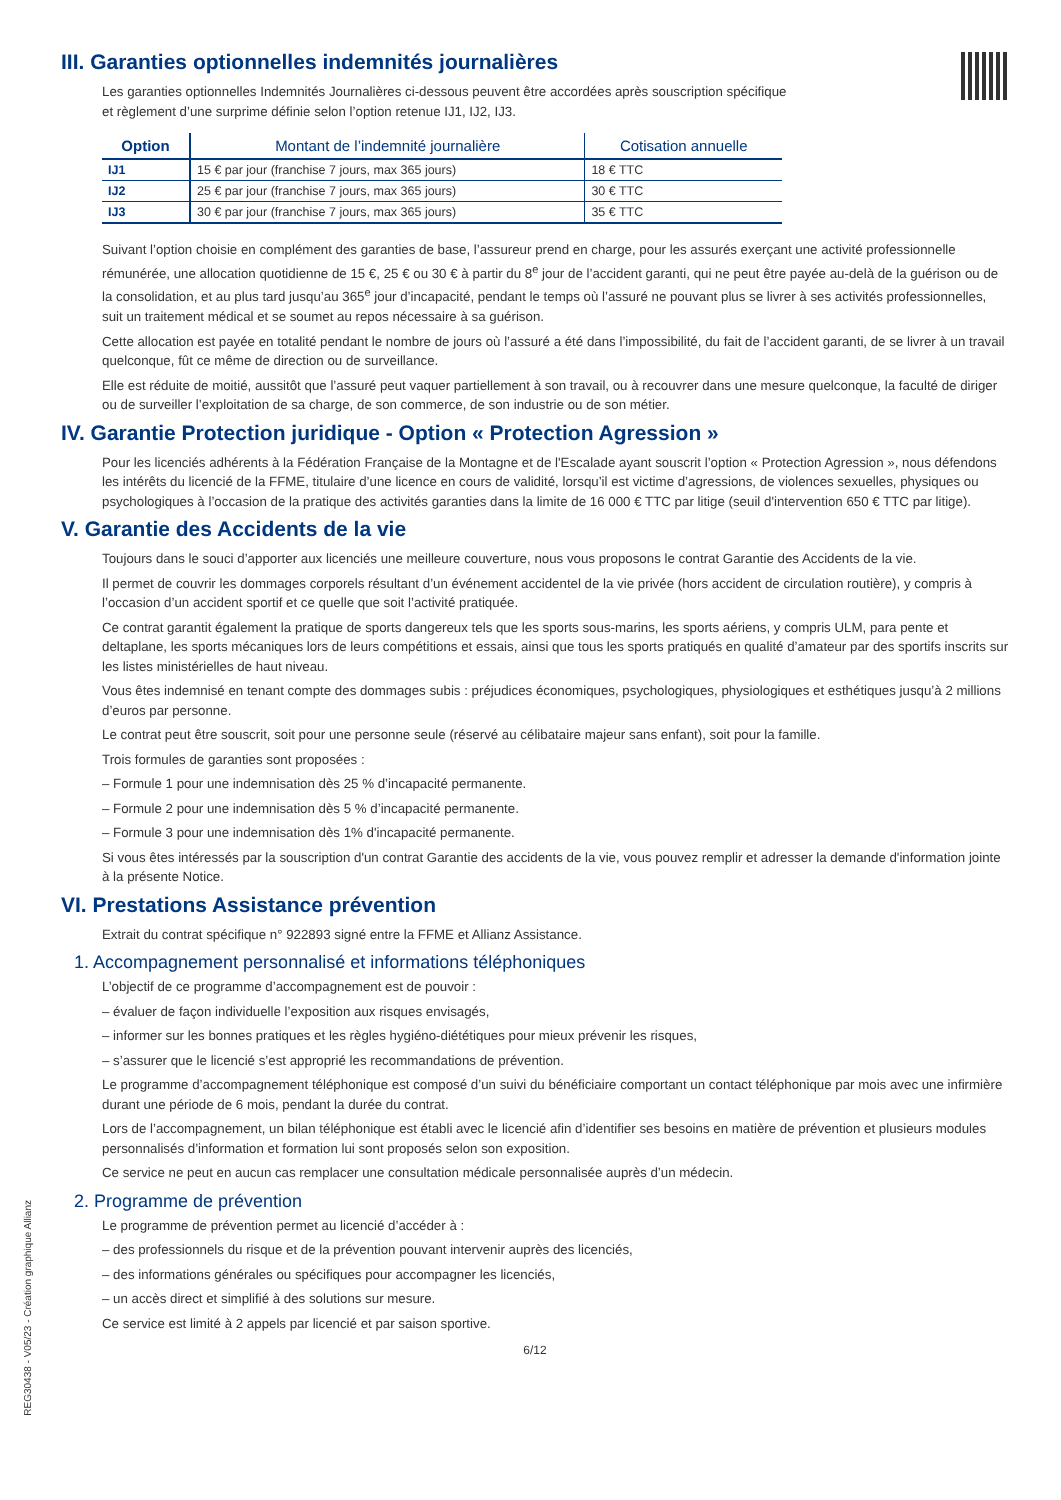III. Garanties optionnelles indemnités journalières
Les garanties optionnelles Indemnités Journalières ci-dessous peuvent être accordées après souscription spécifique
et règlement d’une surprime définie selon l’option retenue IJ1, IJ2, IJ3.
| Option | Montant de l’indemnité journalière | Cotisation annuelle |
| --- | --- | --- |
| IJ1 | 15 € par jour (franchise 7 jours, max 365 jours) | 18 € TTC |
| IJ2 | 25 € par jour (franchise 7 jours, max 365 jours) | 30 € TTC |
| IJ3 | 30 € par jour (franchise 7 jours, max 365 jours) | 35 € TTC |
Suivant l’option choisie en complément des garanties de base, l’assureur prend en charge, pour les assurés exerçant une activité professionnelle rémunérée, une allocation quotidienne de 15 €, 25 € ou 30 € à partir du 8<sup>e</sup> jour de l’accident garanti, qui ne peut être payée au-delà de la guérison ou de la consolidation, et au plus tard jusqu’au 365<sup>e</sup> jour d’incapacité, pendant le temps où l’assuré ne pouvant plus se livrer à ses activités professionnelles, suit un traitement médical et se soumet au repos nécessaire à sa guérison.
Cette allocation est payée en totalité pendant le nombre de jours où l’assuré a été dans l’impossibilité, du fait de l’accident garanti, de se livrer à un travail quelconque, fût ce même de direction ou de surveillance.
Elle est réduite de moitié, aussitôt que l’assuré peut vaquer partiellement à son travail, ou à recouvrer dans une mesure quelconque, la faculté de diriger ou de surveiller l’exploitation de sa charge, de son commerce, de son industrie ou de son métier.
IV. Garantie Protection juridique - Option « Protection Agression »
Pour les licenciés adhérents à la Fédération Française de la Montagne et de l'Escalade ayant souscrit l’option « Protection Agression », nous défendons les intérêts du licencié de la FFME, titulaire d’une licence en cours de validité, lorsqu’il est victime d’agressions, de violences sexuelles, physiques ou psychologiques à l’occasion de la pratique des activités garanties dans la limite de 16 000 € TTC par litige (seuil d'intervention 650 € TTC par litige).
V. Garantie des Accidents de la vie
Toujours dans le souci d’apporter aux licenciés une meilleure couverture, nous vous proposons le contrat Garantie des Accidents de la vie.
Il permet de couvrir les dommages corporels résultant d’un événement accidentel de la vie privée (hors accident de circulation routière), y compris à l’occasion d’un accident sportif et ce quelle que soit l’activité pratiquée.
Ce contrat garantit également la pratique de sports dangereux tels que les sports sous-marins, les sports aériens, y compris ULM, para pente et deltaplane, les sports mécaniques lors de leurs compétitions et essais, ainsi que tous les sports pratiqués en qualité d’amateur par des sportifs inscrits sur les listes ministérielles de haut niveau.
Vous êtes indemnisé en tenant compte des dommages subis : préjudices économiques, psychologiques, physiologiques et esthétiques jusqu’à 2 millions d’euros par personne.
Le contrat peut être souscrit, soit pour une personne seule (réservé au célibataire majeur sans enfant), soit pour la famille.
Trois formules de garanties sont proposées :
– Formule 1 pour une indemnisation dès 25 % d’incapacité permanente.
– Formule 2 pour une indemnisation dès 5 % d’incapacité permanente.
– Formule 3 pour une indemnisation dès 1% d'incapacité permanente.
Si vous êtes intéressés par la souscription d'un contrat Garantie des accidents de la vie, vous pouvez remplir et adresser la demande d'information jointe à la présente Notice.
VI. Prestations Assistance prévention
Extrait du contrat spécifique n° 922893 signé entre la FFME et Allianz Assistance.
1. Accompagnement personnalisé et informations téléphoniques
L’objectif de ce programme d’accompagnement est de pouvoir :
– évaluer de façon individuelle l’exposition aux risques envisagés,
– informer sur les bonnes pratiques et les règles hygiéno-diététiques pour mieux prévenir les risques,
– s’assurer que le licencié s’est approprié les recommandations de prévention.
Le programme d’accompagnement téléphonique est composé d’un suivi du bénéficiaire comportant un contact téléphonique par mois avec une infirmière durant une période de 6 mois, pendant la durée du contrat.
Lors de l’accompagnement, un bilan téléphonique est établi avec le licencié afin d’identifier ses besoins en matière de prévention et plusieurs modules personnalisés d’information et formation lui sont proposés selon son exposition.
Ce service ne peut en aucun cas remplacer une consultation médicale personnalisée auprès d’un médecin.
2. Programme de prévention
Le programme de prévention permet au licencié d’accéder à :
– des professionnels du risque et de la prévention pouvant intervenir auprès des licenciés,
– des informations générales ou spécifiques pour accompagner les licenciés,
– un accès direct et simplifié à des solutions sur mesure.
Ce service est limité à 2 appels par licencié et par saison sportive.
6/12
REG30438 - V05/23 - Création graphique Allianz